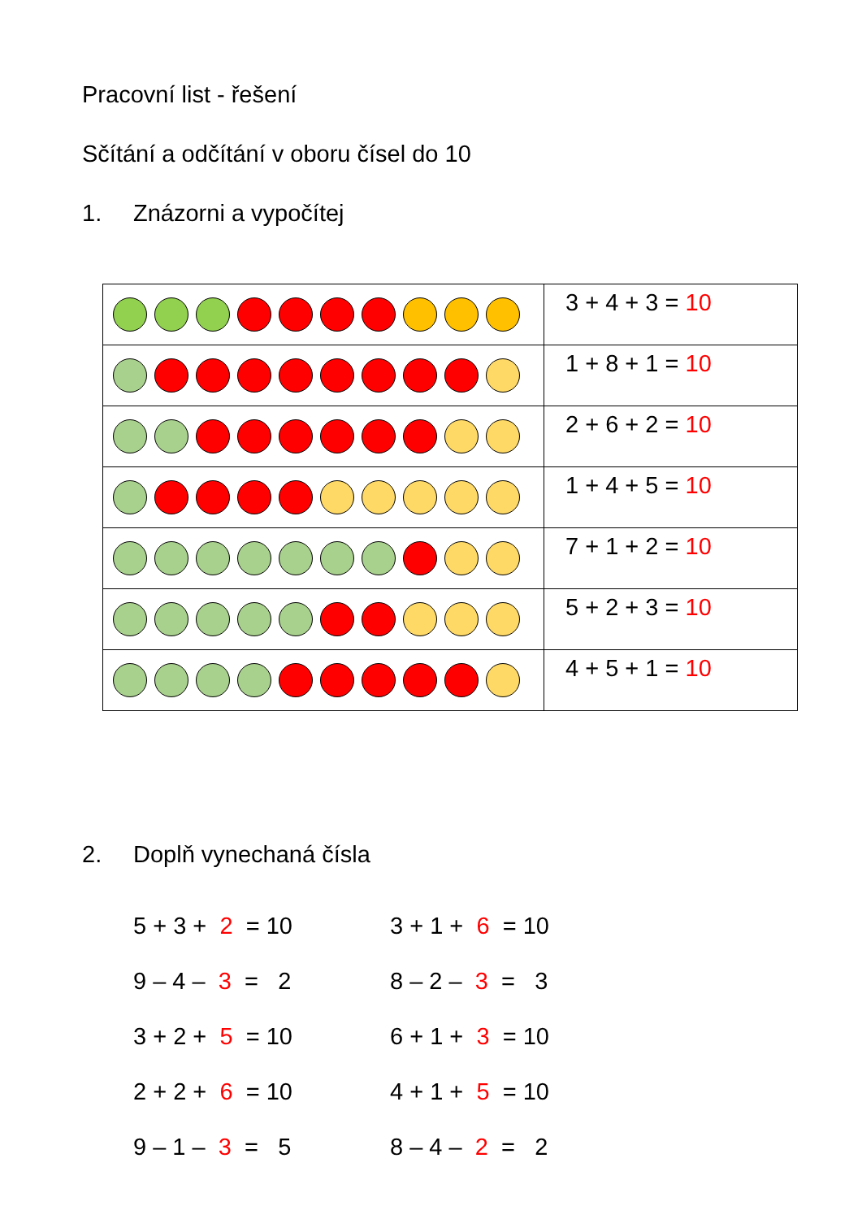Pracovní list - řešení
Sčítání a odčítání v oboru čísel do 10
1. Znázorni a vypočítej
| | 3 + 4 + 3 = 10 |
| | 1 + 8 + 1 = 10 |
| | 2 + 6 + 2 = 10 |
| | 1 + 4 + 5 = 10 |
| | 7 + 1 + 2 = 10 |
| | 5 + 2 + 3 = 10 |
| | 4 + 5 + 1 = 10 |
2. Doplň vynechaná čísla
5 + 3 + 2 = 10
9 – 4 – 3 = 2
3 + 2 + 5 = 10
2 + 2 + 6 = 10
9 – 1 – 3 = 5
3 + 1 + 6 = 10
8 – 2 – 3 = 3
6 + 1 + 3 = 10
4 + 1 + 5 = 10
8 – 4 – 2 = 2